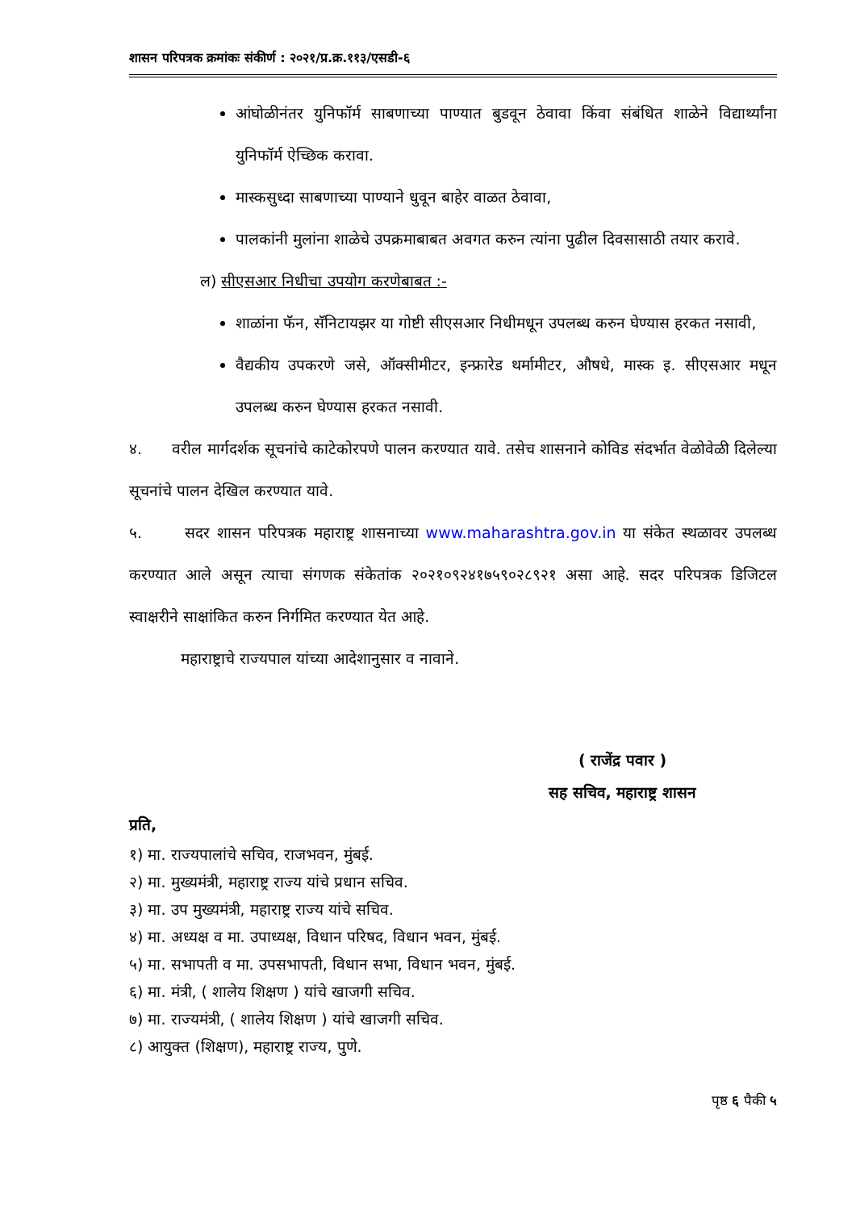शासन परिपत्रक क्रमांकः संकीर्ण : २०२१/प्र.क्र.११३/एसडी-६
आंघोळीनंतर युनिफॉर्म साबणाच्या पाण्यात बुडवून ठेवावा किंवा संबंधित शाळेने विद्यार्थ्यांना युनिफॉर्म ऐच्छिक करावा.
मास्कसुध्दा साबणाच्या पाण्याने धुवून बाहेर वाळत ठेवावा,
पालकांनी मुलांना शाळेचे उपक्रमाबाबत अवगत करुन त्यांना पुढील दिवसासाठी तयार करावे.
ल) सीएसआर निधीचा उपयोग करणेबाबत :-
शाळांना फॅन, सॅनिटायझर या गोष्टी सीएसआर निधीमधून उपलब्ध करुन घेण्यास हरकत नसावी,
वैद्यकीय उपकरणे जसे, ऑक्सीमीटर, इन्फ्रारेड थर्मामीटर, औषधे, मास्क इ. सीएसआर मधून उपलब्ध करुन घेण्यास हरकत नसावी.
४. वरील मार्गदर्शक सूचनांचे काटेकोरपणे पालन करण्यात यावे. तसेच शासनाने कोविड संदर्भात वेळोवेळी दिलेल्या सूचनांचे पालन देखिल करण्यात यावे.
५. सदर शासन परिपत्रक महाराष्ट्र शासनाच्या www.maharashtra.gov.in या संकेत स्थळावर उपलब्ध करण्यात आले असून त्याचा संगणक संकेतांक २०२१०९२४१७५९०२८९२१ असा आहे. सदर परिपत्रक डिजिटल स्वाक्षरीने साक्षांकित करुन निर्गमित करण्यात येत आहे.
महाराष्ट्राचे राज्यपाल यांच्या आदेशानुसार व नावाने.
( राजेंद्र पवार )
सह सचिव, महाराष्ट्र शासन
प्रति,
१) मा. राज्यपालांचे सचिव, राजभवन, मुंबई.
२) मा. मुख्यमंत्री, महाराष्ट्र राज्य यांचे प्रधान सचिव.
३) मा. उप मुख्यमंत्री, महाराष्ट्र राज्य यांचे सचिव.
४) मा. अध्यक्ष व मा. उपाध्यक्ष, विधान परिषद, विधान भवन, मुंबई.
५) मा. सभापती व मा. उपसभापती, विधान सभा, विधान भवन, मुंबई.
६) मा. मंत्री, ( शालेय शिक्षण ) यांचे खाजगी सचिव.
७) मा. राज्यमंत्री, ( शालेय शिक्षण ) यांचे खाजगी सचिव.
८) आयुक्त (शिक्षण), महाराष्ट्र राज्य, पुणे.
पृष्ठ ६ पैकी ५